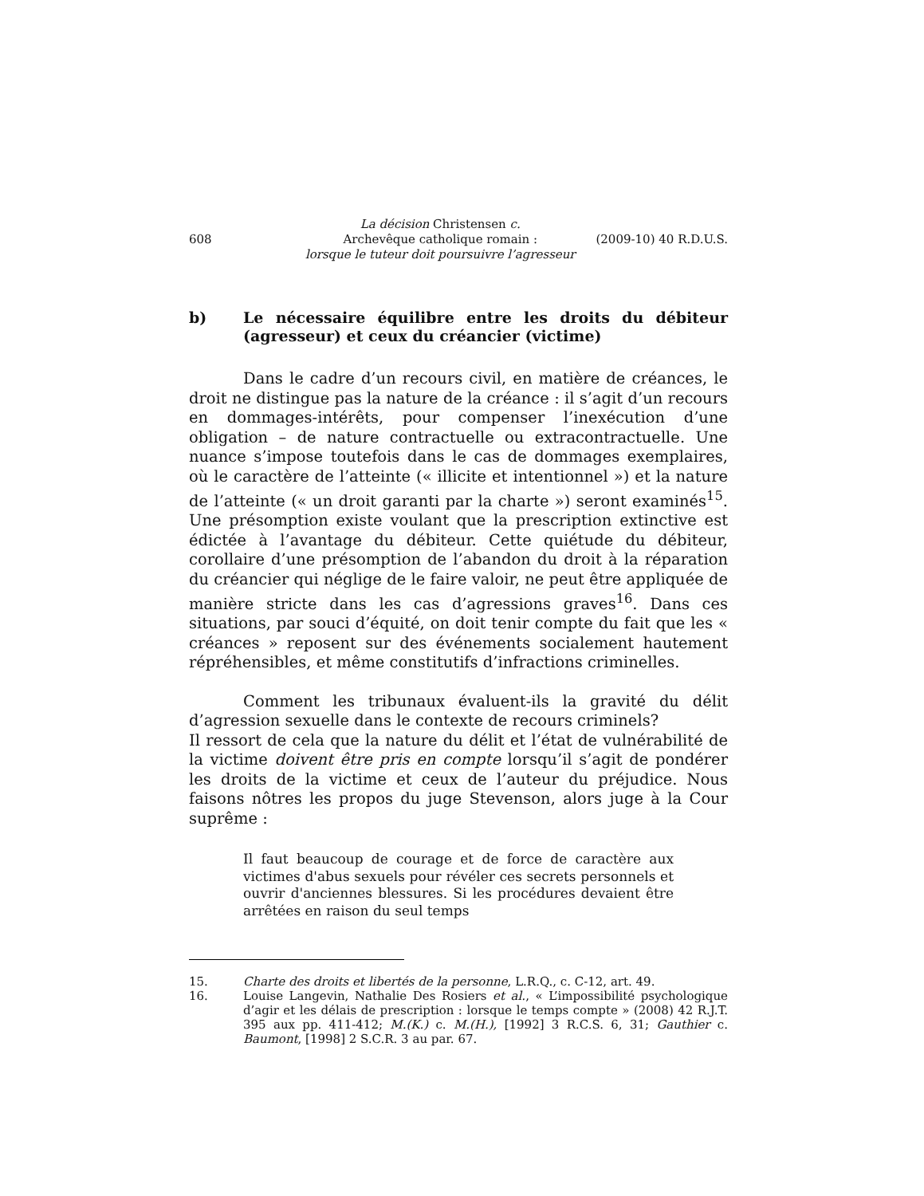608
La décision Christensen c.
Archevêque catholique romain :
lorsque le tuteur doit poursuivre l’agresseur
(2009-10) 40 R.D.U.S.
b) Le nécessaire équilibre entre les droits du débiteur (agresseur) et ceux du créancier (victime)
Dans le cadre d’un recours civil, en matière de créances, le droit ne distingue pas la nature de la créance : il s’agit d’un recours en dommages-intérêts, pour compenser l’inexécution d’une obligation – de nature contractuelle ou extracontractuelle. Une nuance s’impose toutefois dans le cas de dommages exemplaires, où le caractère de l’atteinte (« illicite et intentionnel ») et la nature de l’atteinte (« un droit garanti par la charte ») seront examinés<sup>15</sup>. Une présomption existe voulant que la prescription extinctive est édictée à l’avantage du débiteur. Cette quiétude du débiteur, corollaire d’une présomption de l’abandon du droit à la réparation du créancier qui néglige de le faire valoir, ne peut être appliquée de manière stricte dans les cas d’agressions graves<sup>16</sup>. Dans ces situations, par souci d’équité, on doit tenir compte du fait que les « créances » reposent sur des événements socialement hautement répréhensibles, et même constitutifs d’infractions criminelles.
Comment les tribunaux évaluent-ils la gravité du délit d’agression sexuelle dans le contexte de recours criminels?
Il ressort de cela que la nature du délit et l’état de vulnérabilité de la victime doivent être pris en compte lorsqu’il s’agit de pondérer les droits de la victime et ceux de l’auteur du préjudice. Nous faisons nôtres les propos du juge Stevenson, alors juge à la Cour suprême :
Il faut beaucoup de courage et de force de caractère aux victimes d'abus sexuels pour révéler ces secrets personnels et ouvrir d'anciennes blessures. Si les procédures devaient être arrêtées en raison du seul temps
15. Charte des droits et libertés de la personne, L.R.Q., c. C-12, art. 49.
16. Louise Langevin, Nathalie Des Rosiers et al., « L’impossibilité psychologique d’agir et les délais de prescription : lorsque le temps compte » (2008) 42 R.J.T. 395 aux pp. 411-412; M.(K.) c. M.(H.), [1992] 3 R.C.S. 6, 31; Gauthier c. Baumont, [1998] 2 S.C.R. 3 au par. 67.